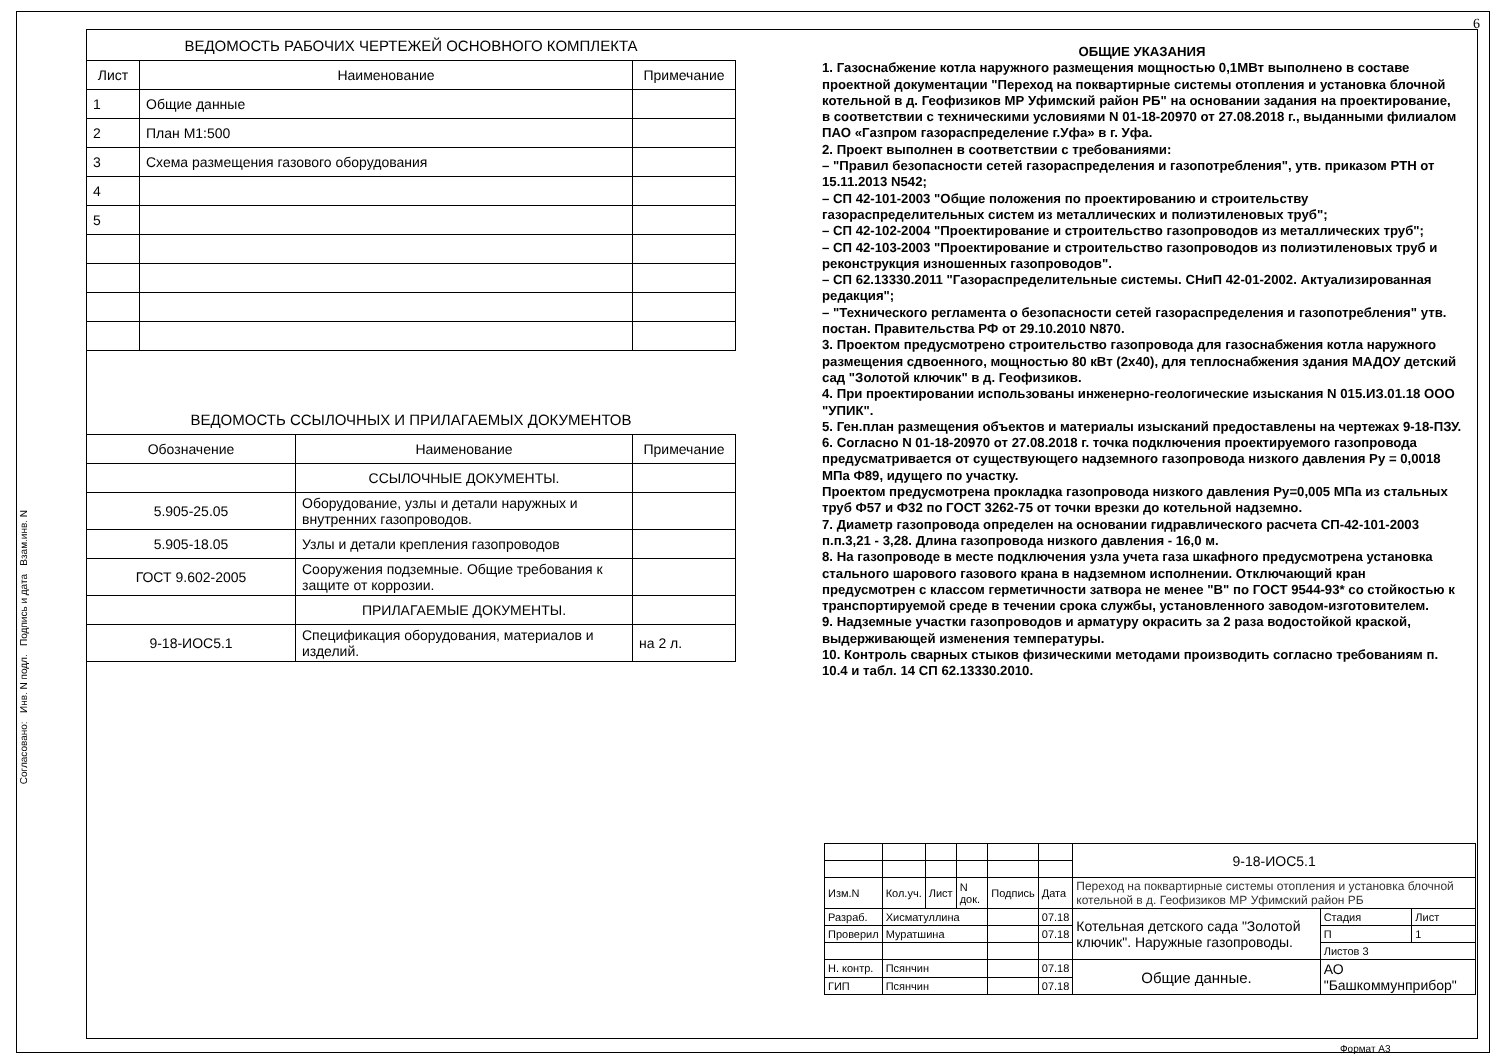6
ВЕДОМОСТЬ РАБОЧИХ ЧЕРТЕЖЕЙ ОСНОВНОГО КОМПЛЕКТА
| Лист | Наименование | Примечание |
| --- | --- | --- |
| 1 | Общие данные | |
| 2 | План М1:500 | |
| 3 | Схема размещения газового оборудования | |
| 4 | | |
| 5 | | |
ВЕДОМОСТЬ ССЫЛОЧНЫХ И ПРИЛАГАЕМЫХ ДОКУМЕНТОВ
| Обозначение | Наименование | Примечание |
| --- | --- | --- |
| | ССЫЛОЧНЫЕ ДОКУМЕНТЫ. | |
| 5.905-25.05 | Оборудование, узлы и детали наружных и внутренних газопроводов. | |
| 5.905-18.05 | Узлы и детали крепления газопроводов | |
| ГОСТ 9.602-2005 | Сооружения подземные. Общие требования к защите от коррозии. | |
| | ПРИЛАГАЕМЫЕ ДОКУМЕНТЫ. | |
| 9-18-ИОС5.1 | Спецификация оборудования, материалов и изделий. | на 2 л. |
Согласовано: Инв. N подл. Подпись и дата Взам.инв. N
ОБЩИЕ УКАЗАНИЯ
1. Газоснабжение котла наружного размещения мощностью 0,1МВт выполнено в составе проектной документации "Переход на поквартирные системы отопления и установка блочной котельной в д. Геофизиков МР Уфимский район РБ" на основании задания на проектирование, в соответствии с техническими условиями N 01-18-20970 от 27.08.2018 г., выданными филиалом ПАО «Газпром газораспределение г.Уфа» в г. Уфа.
2. Проект выполнен в соответствии с требованиями:
– "Правил безопасности сетей газораспределения и газопотребления", утв. приказом РТН от 15.11.2013 N542;
– СП 42-101-2003 "Общие положения по проектированию и строительству газораспределительных систем из металлических и полиэтиленовых труб";
– СП 42-102-2004 "Проектирование и строительство газопроводов из металлических труб";
– СП 42-103-2003 "Проектирование и строительство газопроводов из полиэтиленовых труб и реконструкция изношенных газопроводов".
– СП 62.13330.2011 "Газораспределительные системы. СНиП 42-01-2002. Актуализированная редакция";
– "Технического регламента о безопасности сетей газораспределения и газопотребления" утв. постан. Правительства РФ от 29.10.2010 N870.
3. Проектом предусмотрено строительство газопровода для газоснабжения котла наружного размещения сдвоенного, мощностью 80 кВт (2х40), для теплоснабжения здания МАДОУ детский сад "Золотой ключик" в д. Геофизиков.
4. При проектировании использованы инженерно-геологические изыскания N 015.ИЗ.01.18 ООО "УПИК".
5. Ген.план размещения объектов и материалы изысканий предоставлены на чертежах 9-18-ПЗУ.
6. Согласно N 01-18-20970 от 27.08.2018 г. точка подключения проектируемого газопровода предусматривается от существующего надземного газопровода низкого давления Ру = 0,0018 МПа Ф89, идущего по участку.
Проектом предусмотрена прокладка газопровода низкого давления Ру=0,005 МПа из стальных труб Ф57 и Ф32 по ГОСТ 3262-75 от точки врезки до котельной надземно.
7. Диаметр газопровода определен на основании гидравлического расчета СП-42-101-2003 п.п.3,21 - 3,28. Длина газопровода низкого давления - 16,0 м.
8. На газопроводе в месте подключения узла учета газа шкафного предусмотрена установка стального шарового газового крана в надземном исполнении. Отключающий кран предусмотрен с классом герметичности затвора не менее "В" по ГОСТ 9544-93* со стойкостью к транспортируемой среде в течении срока службы, установленного заводом-изготовителем.
9. Надземные участки газопроводов и арматуру окрасить за 2 раза водостойкой краской, выдерживающей изменения температуры.
10. Контроль сварных стыков физическими методами производить согласно требованиям п. 10.4 и табл. 14 СП 62.13330.2010.
| | | | | | | 9-18-ИОС5.1 | | |
| Изм.N | Кол.уч. | Лист | N док. | Подпись | Дата | Переход на поквартирные системы отопления и установка блочной котельной в д. Геофизиков МР Уфимский район РБ | | |
| Разраб. | Хисматуллина | | | | 07.18 | Котельная детского сада "Золотой ключик". Наружные газопроводы. | Стадия | Лист |
| Проверил | Муратшина | | | | 07.18 | | П | 1 |
| | | | | | | | Листов 3 | |
| Н. контр. | Псянчин | | | | 07.18 | Общие данные. | АО "Башкоммунприбор" | |
| ГИП | Псянчин | | | | 07.18 | | | |
Формат А3